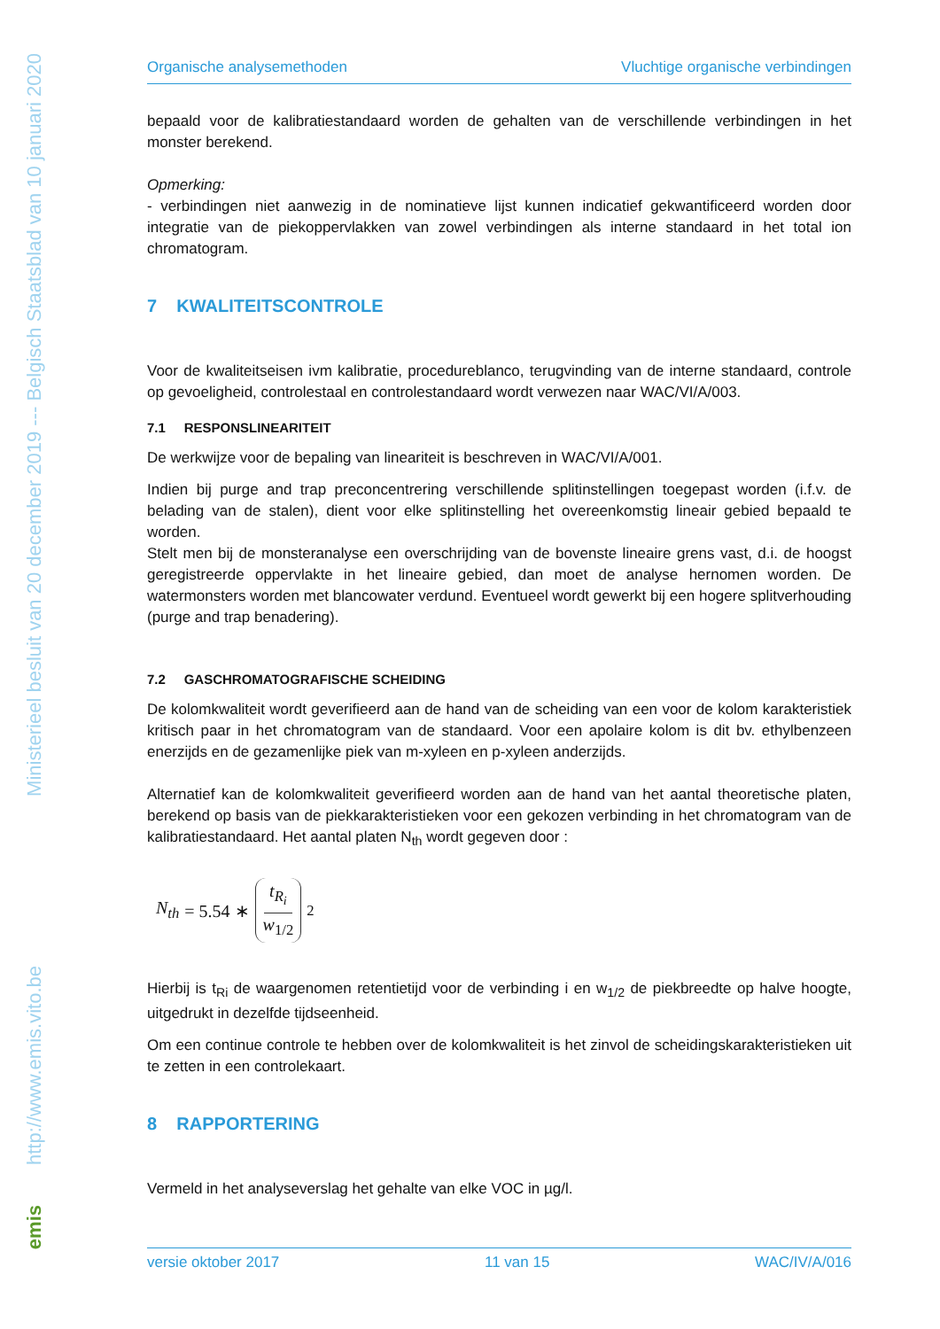Ministerieel besluit van 20 december 2019 --- Belgisch Staatsblad van 10 januari 2020
http://www.emis.vito.be
emis
Organische analysemethoden Vluchtige organische verbindingen
bepaald voor de kalibratiestandaard worden de gehalten van de verschillende verbindingen in het monster berekend.
Opmerking:
- verbindingen niet aanwezig in de nominatieve lijst kunnen indicatief gekwantificeerd worden door integratie van de piekoppervlakken van zowel verbindingen als interne standaard in het total ion chromatogram.
7 KWALITEITSCONTROLE
Voor de kwaliteitseisen ivm kalibratie, procedureblanco, terugvinding van de interne standaard, controle op gevoeligheid, controlestaal en controlestandaard wordt verwezen naar WAC/VI/A/003.
7.1 RESPONSLINEARITEIT
De werkwijze voor de bepaling van lineariteit is beschreven in WAC/VI/A/001.
Indien bij purge and trap preconcentrering verschillende splitinstellingen toegepast worden (i.f.v. de belading van de stalen), dient voor elke splitinstelling het overeenkomstig lineair gebied bepaald te worden.
Stelt men bij de monsteranalyse een overschrijding van de bovenste lineaire grens vast, d.i. de hoogst geregistreerde oppervlakte in het lineaire gebied, dan moet de analyse hernomen worden. De watermonsters worden met blancowater verdund. Eventueel wordt gewerkt bij een hogere splitverhouding (purge and trap benadering).
7.2 GASCHROMATOGRAFISCHE SCHEIDING
De kolomkwaliteit wordt geverifieerd aan de hand van de scheiding van een voor de kolom karakteristiek kritisch paar in het chromatogram van de standaard. Voor een apolaire kolom is dit bv. ethylbenzeen enerzijds en de gezamenlijke piek van m-xyleen en p-xyleen anderzijds.
Alternatief kan de kolomkwaliteit geverifieerd worden aan de hand van het aantal theoretische platen, berekend op basis van de piekkarakteristieken voor een gekozen verbinding in het chromatogram van de kalibratiestandaard. Het aantal platen N<sub>th</sub> wordt gegeven door :
N<sub>th</sub> = 5.54 ∗ t<sub>R<sub>i</sub></sub> w<sub>1/2</sub><sup>2</sup>
Hierbij is t<sub>Ri</sub> de waargenomen retentietijd voor de verbinding i en w<sub>1/2</sub> de piekbreedte op halve hoogte, uitgedrukt in dezelfde tijdseenheid.
Om een continue controle te hebben over de kolomkwaliteit is het zinvol de scheidingskarakteristieken uit te zetten in een controlekaart.
8 RAPPORTERING
Vermeld in het analyseverslag het gehalte van elke VOC in µg/l.
versie oktober 2017 11 van 15 WAC/IV/A/016